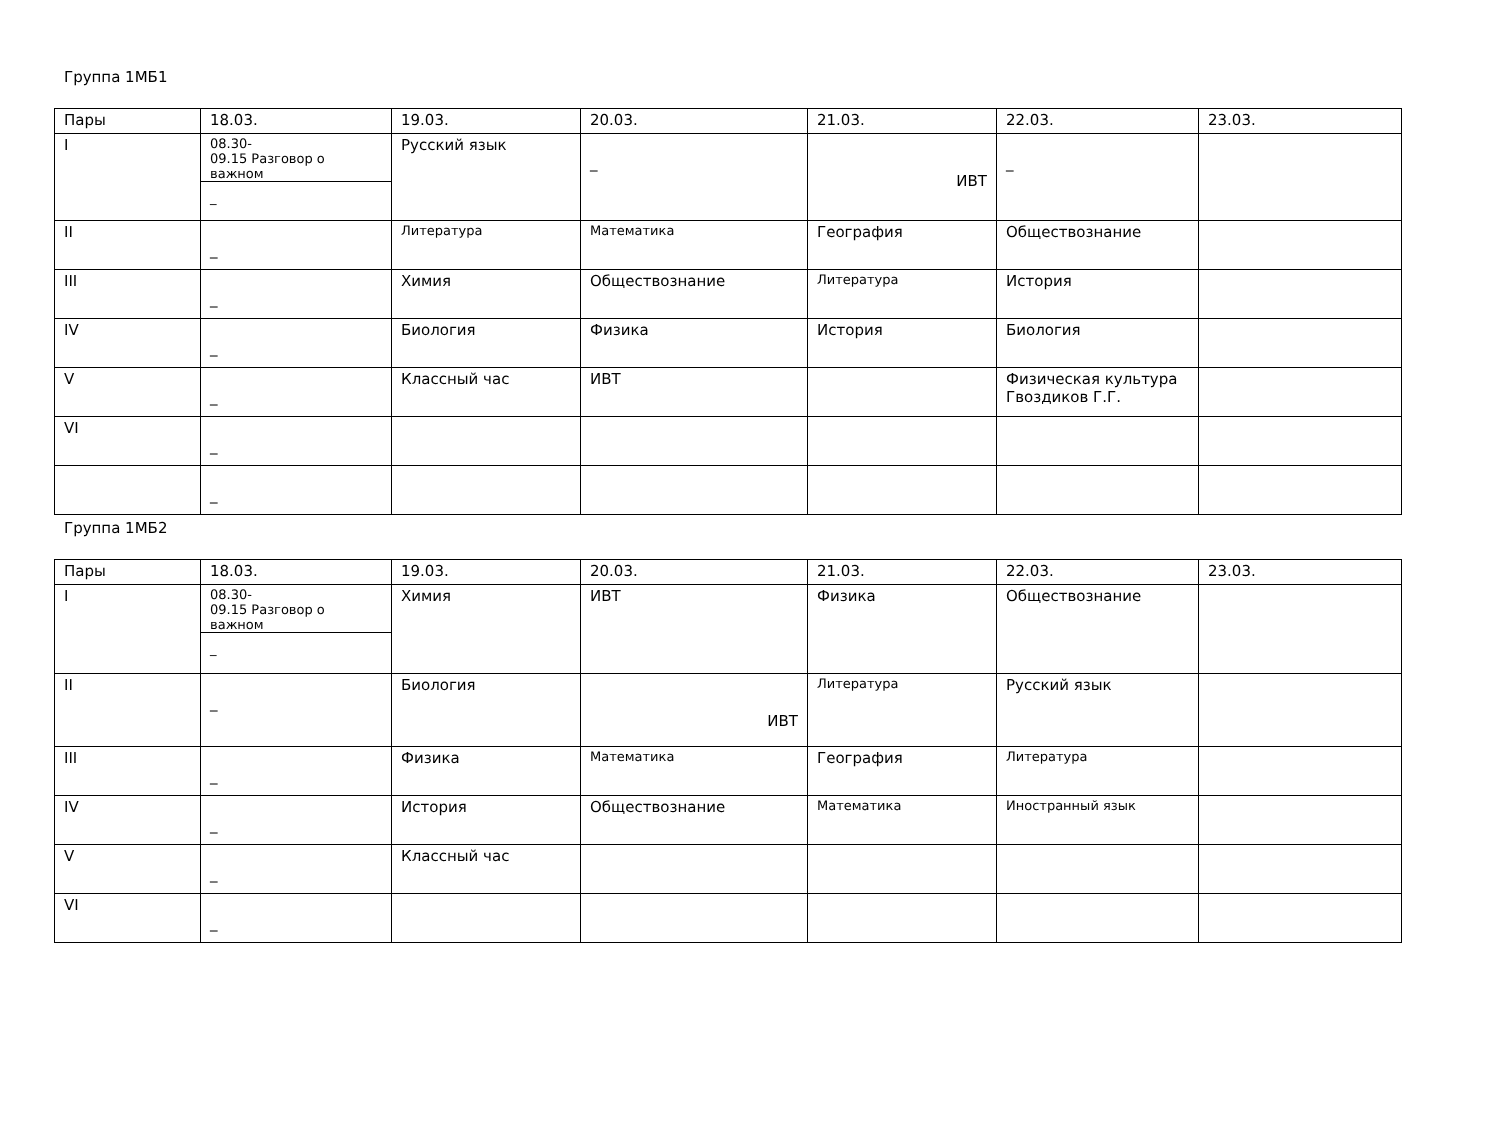Группа 1МБ1
| Пары | 18.03. | 19.03. | 20.03. | 21.03. | 22.03. | 23.03. |
| I | 08.30- 09.15 Разговор о важном _ | Русский язык | _ | ИВТ | _ | |
| II | _ | Литература | Математика | География | Обществознание | |
| III | _ | Химия | Обществознание | Литература | История | |
| IV | _ | Биология | Физика | История | Биология | |
| V | _ | Классный час | ИВТ | | Физическая культура Гвоздиков Г.Г. | |
| VI | _ | | | | | |
| | _ | | | | | |
Группа 1МБ2
| Пары | 18.03. | 19.03. | 20.03. | 21.03. | 22.03. | 23.03. |
| I | 08.30- 09.15 Разговор о важном _ | Химия | ИВТ | Физика | Обществознание | |
| II | _ | Биология | ИВТ | Литература | Русский язык | |
| III | _ | Физика | Математика | География | Литература | |
| IV | _ | История | Обществознание | Математика | Иностранный язык | |
| V | _ | Классный час | | | | |
| VI | _ | | | | | |